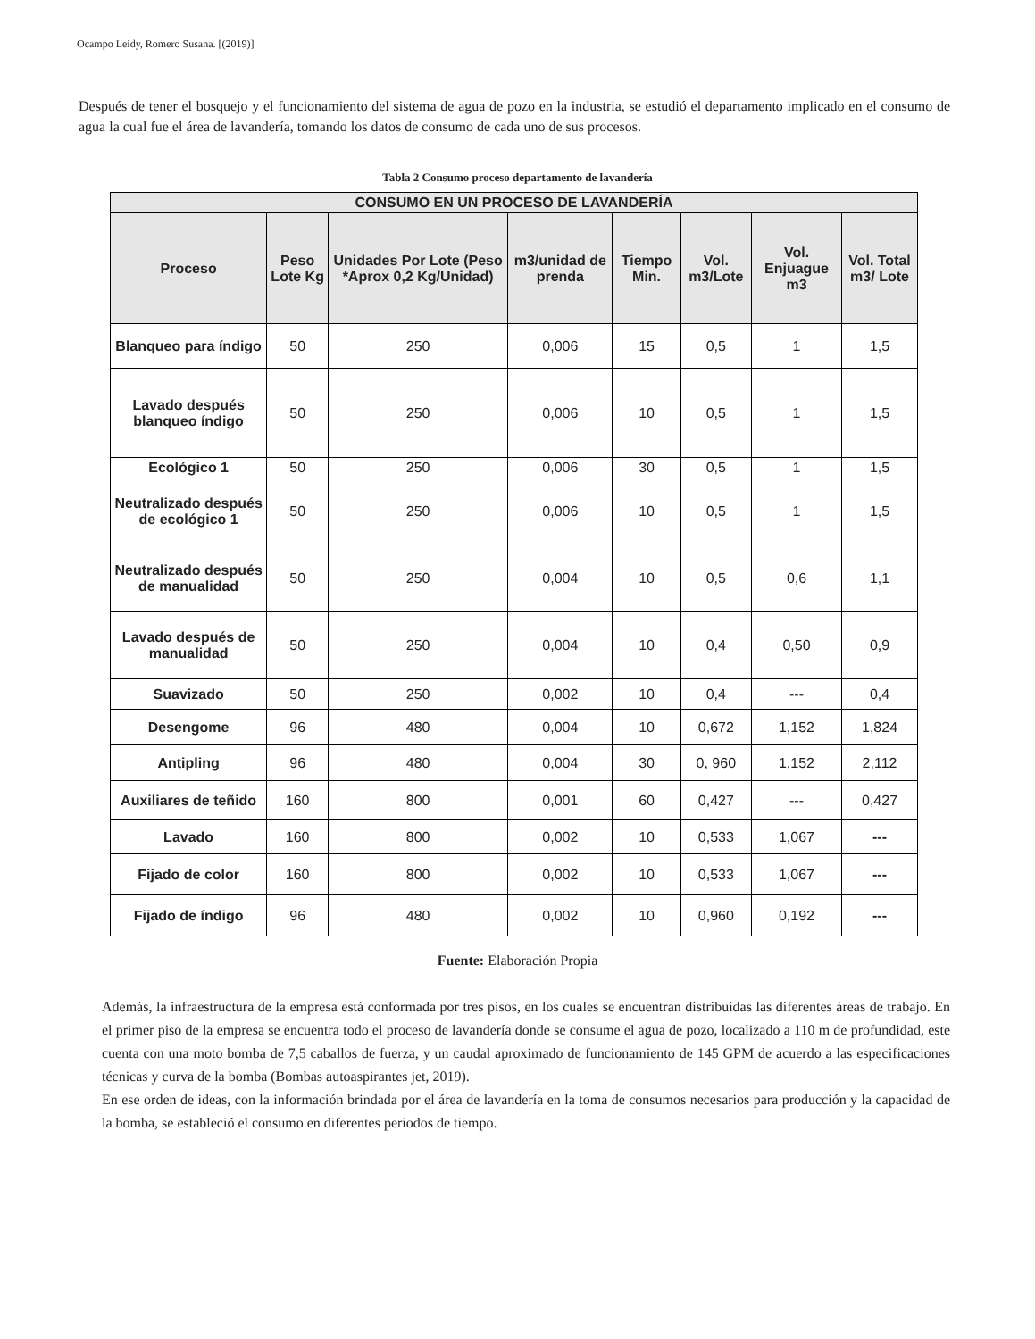Ocampo Leidy, Romero Susana. [(2019)]
Después de tener el bosquejo y el funcionamiento del sistema de agua de pozo en la industria, se estudió el departamento implicado en el consumo de agua la cual fue el área de lavandería, tomando los datos de consumo de cada uno de sus procesos.
Tabla 2 Consumo proceso departamento de lavandería
| CONSUMO EN UN PROCESO DE LAVANDERÍA | | | | | | | |
| --- | --- | --- | --- | --- | --- | --- | --- |
| Proceso | Peso Lote Kg | Unidades Por Lote (Peso *Aprox 0,2 Kg/Unidad) | m3/unidad de prenda | Tiempo Min. | Vol. m3/Lote | Vol. Enjuague m3 | Vol. Total m3/ Lote |
| Blanqueo para índigo | 50 | 250 | 0,006 | 15 | 0,5 | 1 | 1,5 |
| Lavado después blanqueo índigo | 50 | 250 | 0,006 | 10 | 0,5 | 1 | 1,5 |
| Ecológico 1 | 50 | 250 | 0,006 | 30 | 0,5 | 1 | 1,5 |
| Neutralizado después de ecológico 1 | 50 | 250 | 0,006 | 10 | 0,5 | 1 | 1,5 |
| Neutralizado después de manualidad | 50 | 250 | 0,004 | 10 | 0,5 | 0,6 | 1,1 |
| Lavado después de manualidad | 50 | 250 | 0,004 | 10 | 0,4 | 0,50 | 0,9 |
| Suavizado | 50 | 250 | 0,002 | 10 | 0,4 | --- | 0,4 |
| Desengome | 96 | 480 | 0,004 | 10 | 0,672 | 1,152 | 1,824 |
| Antipling | 96 | 480 | 0,004 | 30 | 0, 960 | 1,152 | 2,112 |
| Auxiliares de teñido | 160 | 800 | 0,001 | 60 | 0,427 | --- | 0,427 |
| Lavado | 160 | 800 | 0,002 | 10 | 0,533 | 1,067 | --- |
| Fijado de color | 160 | 800 | 0,002 | 10 | 0,533 | 1,067 | --- |
| Fijado de índigo | 96 | 480 | 0,002 | 10 | 0,960 | 0,192 | --- |
Fuente: Elaboración Propia
Además, la infraestructura de la empresa está conformada por tres pisos, en los cuales se encuentran distribuidas las diferentes áreas de trabajo. En el primer piso de la empresa se encuentra todo el proceso de lavandería donde se consume el agua de pozo, localizado a 110 m de profundidad, este cuenta con una moto bomba de 7,5 caballos de fuerza, y un caudal aproximado de funcionamiento de 145 GPM de acuerdo a las especificaciones técnicas y curva de la bomba (Bombas autoaspirantes jet, 2019).
En ese orden de ideas, con la información brindada por el área de lavandería en la toma de consumos necesarios para producción y la capacidad de la bomba, se estableció el consumo en diferentes periodos de tiempo.